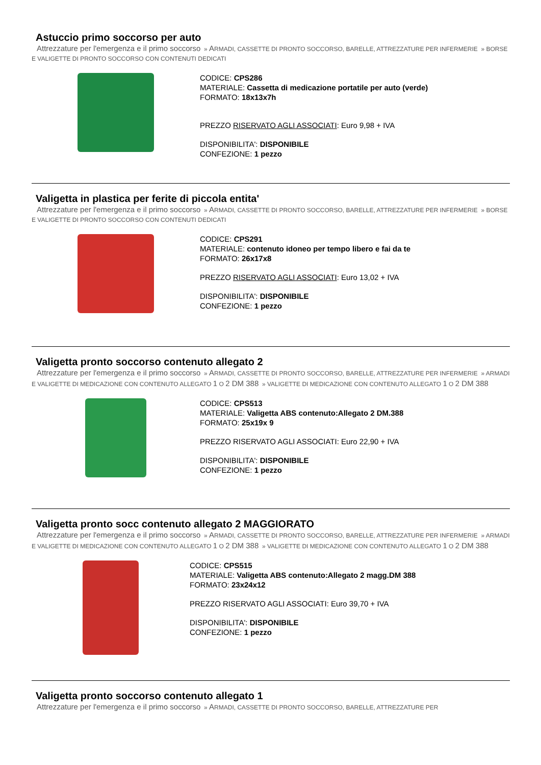Astuccio primo soccorso per auto
Attrezzature per l'emergenza e il primo soccorso » ARMADI, CASSETTE DI PRONTO SOCCORSO, BARELLE, ATTREZZATURE PER INFERMERIE » BORSE E VALIGETTE DI PRONTO SOCCORSO CON CONTENUTI DEDICATI
CODICE: CPS286
MATERIALE: Cassetta di medicazione portatile per auto (verde)
FORMATO: 18x13x7h
PREZZO RISERVATO AGLI ASSOCIATI: Euro 9,98 + IVA
DISPONIBILITA': DISPONIBILE
CONFEZIONE: 1 pezzo
Valigetta in plastica per ferite di piccola entita'
Attrezzature per l'emergenza e il primo soccorso » ARMADI, CASSETTE DI PRONTO SOCCORSO, BARELLE, ATTREZZATURE PER INFERMERIE » BORSE E VALIGETTE DI PRONTO SOCCORSO CON CONTENUTI DEDICATI
CODICE: CPS291
MATERIALE: contenuto idoneo per tempo libero e fai da te
FORMATO: 26x17x8
PREZZO RISERVATO AGLI ASSOCIATI: Euro 13,02 + IVA
DISPONIBILITA': DISPONIBILE
CONFEZIONE: 1 pezzo
Valigetta pronto soccorso contenuto allegato 2
Attrezzature per l'emergenza e il primo soccorso » ARMADI, CASSETTE DI PRONTO SOCCORSO, BARELLE, ATTREZZATURE PER INFERMERIE » ARMADI E VALIGETTE DI MEDICAZIONE CON CONTENUTO ALLEGATO 1 O 2 DM 388 » VALIGETTE DI MEDICAZIONE CON CONTENUTO ALLEGATO 1 O 2 DM 388
CODICE: CPS513
MATERIALE: Valigetta ABS contenuto:Allegato 2 DM.388
FORMATO: 25x19x 9
PREZZO RISERVATO AGLI ASSOCIATI: Euro 22,90 + IVA
DISPONIBILITA': DISPONIBILE
CONFEZIONE: 1 pezzo
Valigetta pronto socc contenuto allegato 2 MAGGIORATO
Attrezzature per l'emergenza e il primo soccorso » ARMADI, CASSETTE DI PRONTO SOCCORSO, BARELLE, ATTREZZATURE PER INFERMERIE » ARMADI E VALIGETTE DI MEDICAZIONE CON CONTENUTO ALLEGATO 1 O 2 DM 388 » VALIGETTE DI MEDICAZIONE CON CONTENUTO ALLEGATO 1 O 2 DM 388
CODICE: CPS515
MATERIALE: Valigetta ABS contenuto:Allegato 2 magg.DM 388
FORMATO: 23x24x12
PREZZO RISERVATO AGLI ASSOCIATI: Euro 39,70 + IVA
DISPONIBILITA': DISPONIBILE
CONFEZIONE: 1 pezzo
Valigetta pronto soccorso contenuto allegato 1
Attrezzature per l'emergenza e il primo soccorso » ARMADI, CASSETTE DI PRONTO SOCCORSO, BARELLE, ATTREZZATURE PER